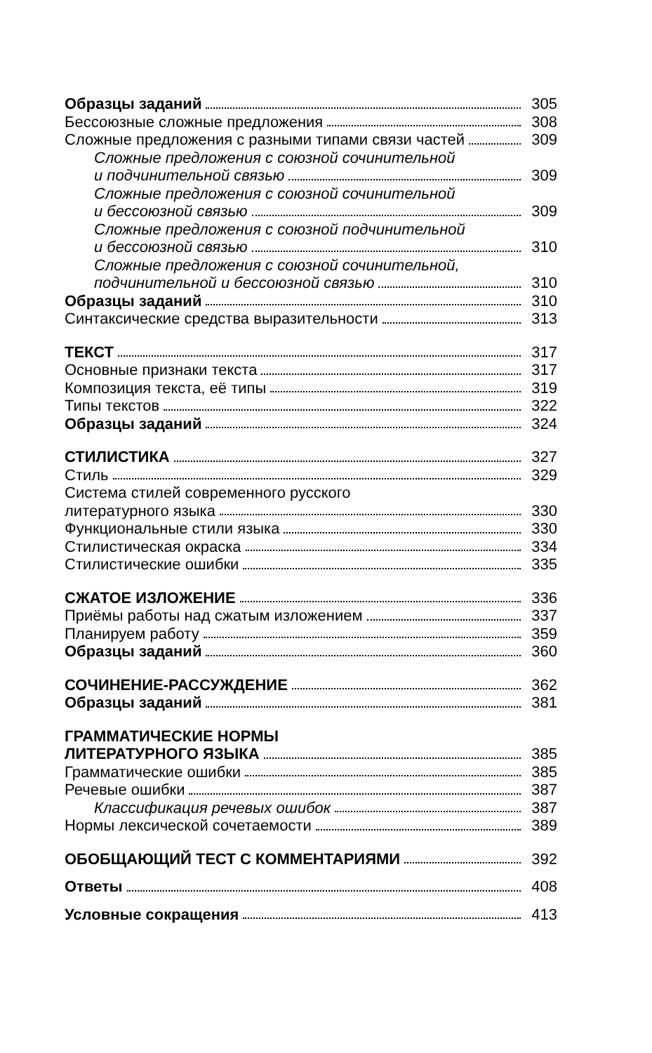Образцы заданий 305
Бессоюзные сложные предложения 308
Сложные предложения с разными типами связи частей 309
Сложные предложения с союзной сочинительной
и подчинительной связью 309
Сложные предложения с союзной сочинительной
и бессоюзной связью 309
Сложные предложения с союзной подчинительной
и бессоюзной связью 310
Сложные предложения с союзной сочинительной,
подчинительной и бессоюзной связью 310
Образцы заданий 310
Синтаксические средства выразительности 313
ТЕКСТ 317
Основные признаки текста 317
Композиция текста, её типы 319
Типы текстов 322
Образцы заданий 324
СТИЛИСТИКА 327
Стиль 329
Система стилей современного русского
литературного языка 330
Функциональные стили языка 330
Стилистическая окраска 334
Стилистические ошибки 335
СЖАТОЕ ИЗЛОЖЕНИЕ 336
Приёмы работы над сжатым изложением 337
Планируем работу 359
Образцы заданий 360
СОЧИНЕНИЕ-РАССУЖДЕНИЕ 362
Образцы заданий 381
ГРАММАТИЧЕСКИЕ НОРМЫ
ЛИТЕРАТУРНОГО ЯЗЫКА 385
Грамматические ошибки 385
Речевые ошибки 387
Классификация речевых ошибок 387
Нормы лексической сочетаемости 389
ОБОБЩАЮЩИЙ ТЕСТ С КОММЕНТАРИЯМИ 392
Ответы 408
Условные сокращения 413